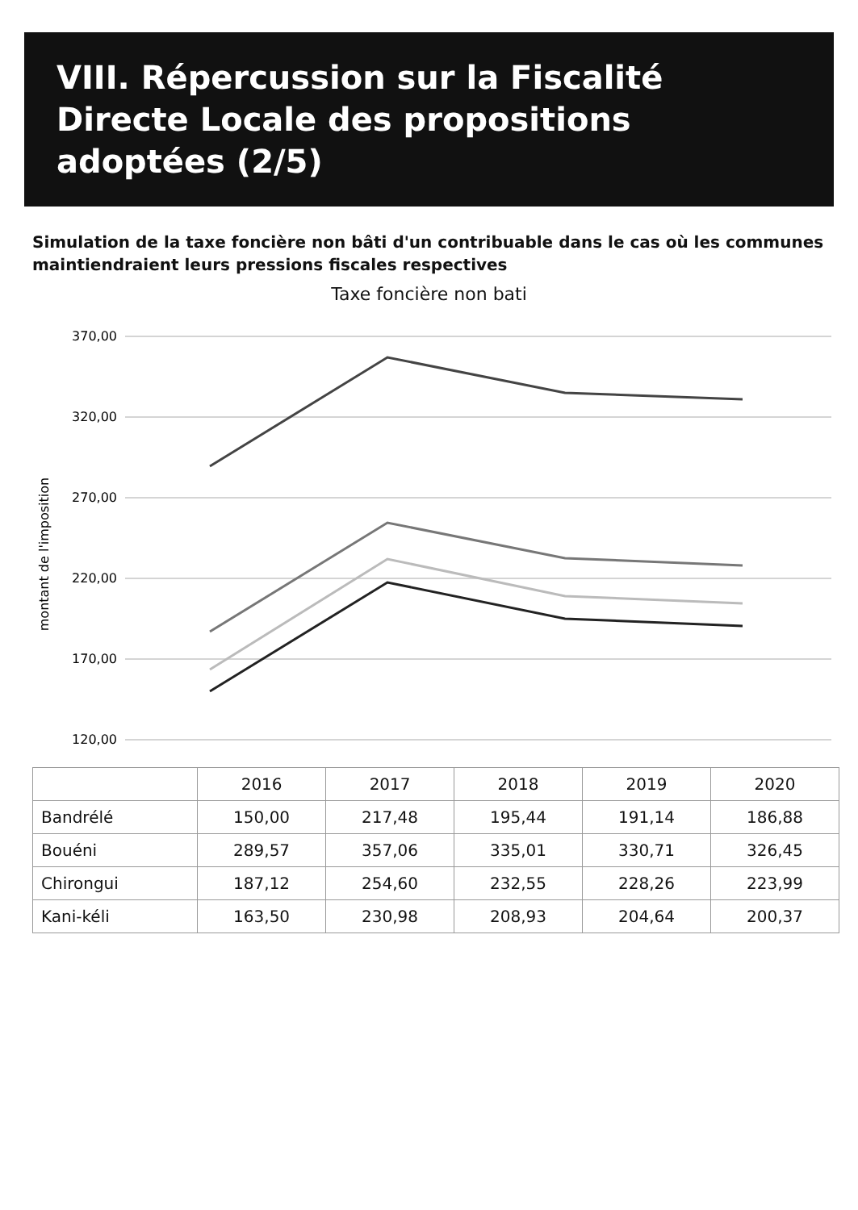VIII. Répercussion sur la Fiscalité Directe Locale des propositions adoptées (2/5)
Simulation de la taxe foncière non bâti d'un contribuable dans le cas où les communes maintiendraient leurs pressions fiscales respectives
Taxe foncière non bati
montant de l'imposition
370,00
320,00
270,00
220,00
170,00
120,00
| | 2016 | 2017 | 2018 | 2019 | 2020 |
| --- | --- | --- | --- | --- | --- |
| Bandrélé | 150,00 | 217,48 | 195,44 | 191,14 | 186,88 |
| Bouéni | 289,57 | 357,06 | 335,01 | 330,71 | 326,45 |
| Chirongui | 187,12 | 254,60 | 232,55 | 228,26 | 223,99 |
| Kani-kéli | 163,50 | 230,98 | 208,93 | 204,64 | 200,37 |